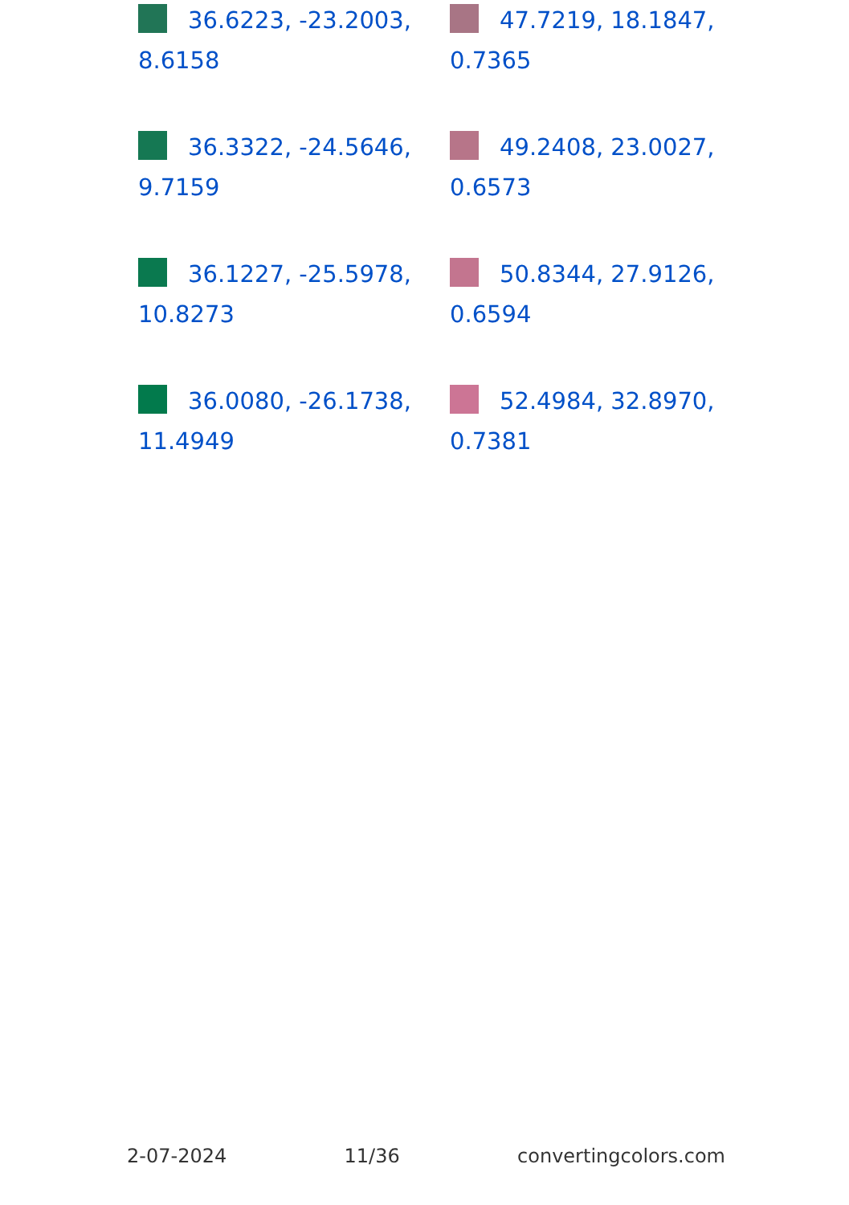36.6223, -23.2003, 8.6158
47.7219, 18.1847, 0.7365
36.3322, -24.5646, 9.7159
49.2408, 23.0027, 0.6573
36.1227, -25.5978, 10.8273
50.8344, 27.9126, 0.6594
36.0080, -26.1738, 11.4949
52.4984, 32.8970, 0.7381
2-07-2024 11/36 convertingcolors.com